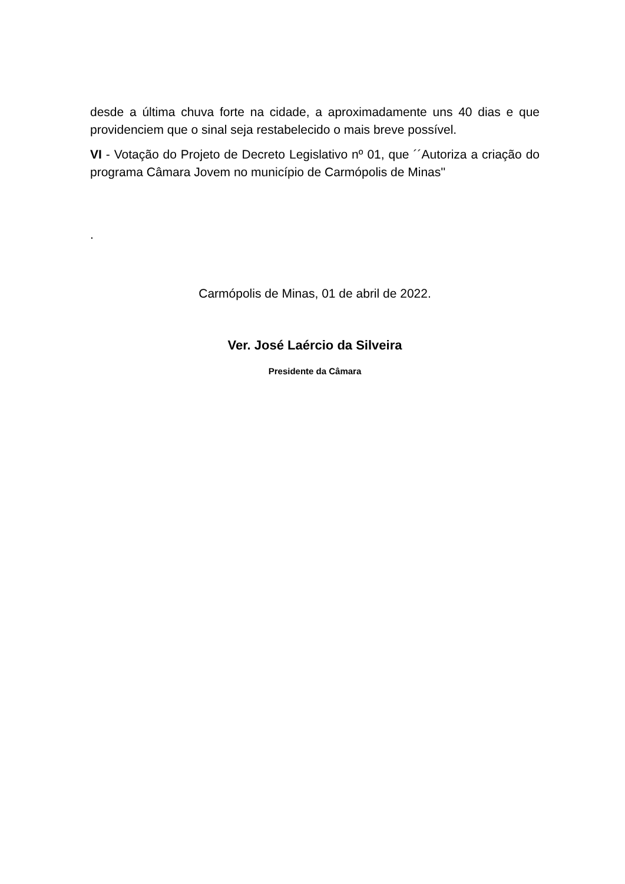desde a última chuva forte na cidade, a aproximadamente uns 40 dias e que providenciem que o sinal seja restabelecido o mais breve possível.
VI - Votação do Projeto de Decreto Legislativo nº 01, que ´´Autoriza a criação do programa Câmara Jovem no município de Carmópolis de Minas''
.
Carmópolis de Minas, 01 de abril de 2022.
Ver. José Laércio da Silveira
Presidente da Câmara